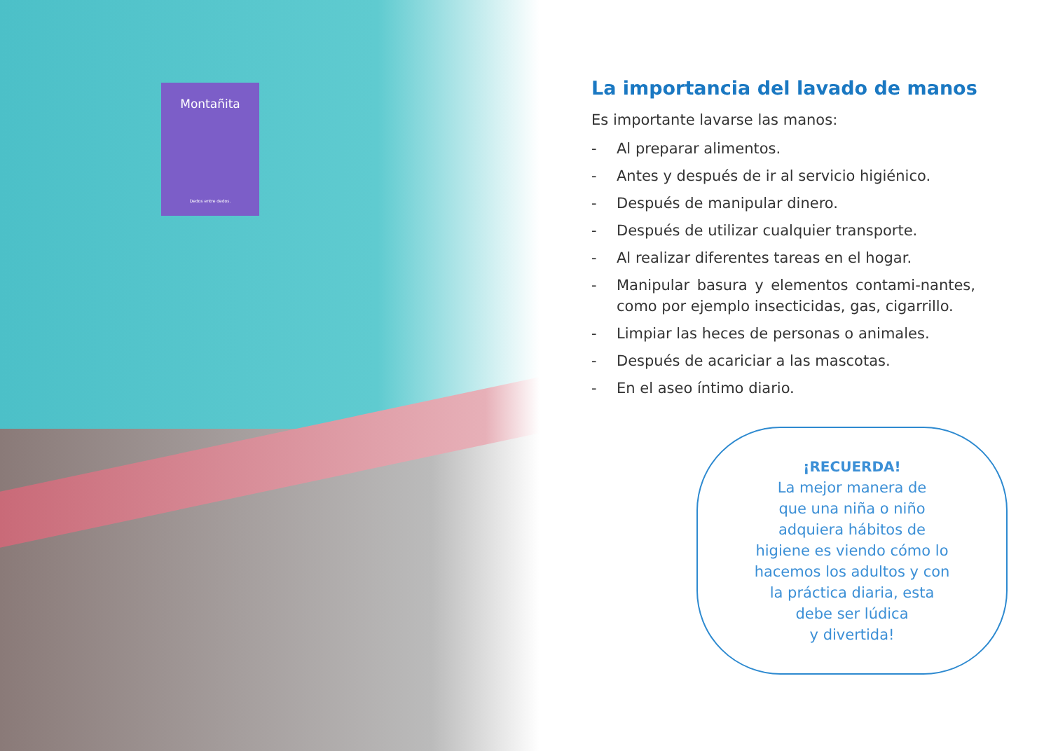Montañita
Dedos entre dedos.
La importancia del lavado de manos
Es importante lavarse las manos:
- Al preparar alimentos.
- Antes y después de ir al servicio higiénico.
- Después de manipular dinero.
- Después de utilizar cualquier transporte.
- Al realizar diferentes tareas en el hogar.
- Manipular basura y elementos contami-nantes, como por ejemplo insecticidas, gas, cigarrillo.
- Limpiar las heces de personas o animales.
- Después de acariciar a las mascotas.
- En el aseo íntimo diario.
¡RECUERDA!
La mejor manera de
que una niña o niño
adquiera hábitos de
higiene es viendo cómo lo
hacemos los adultos y con
la práctica diaria, esta
debe ser lúdica
y divertida!